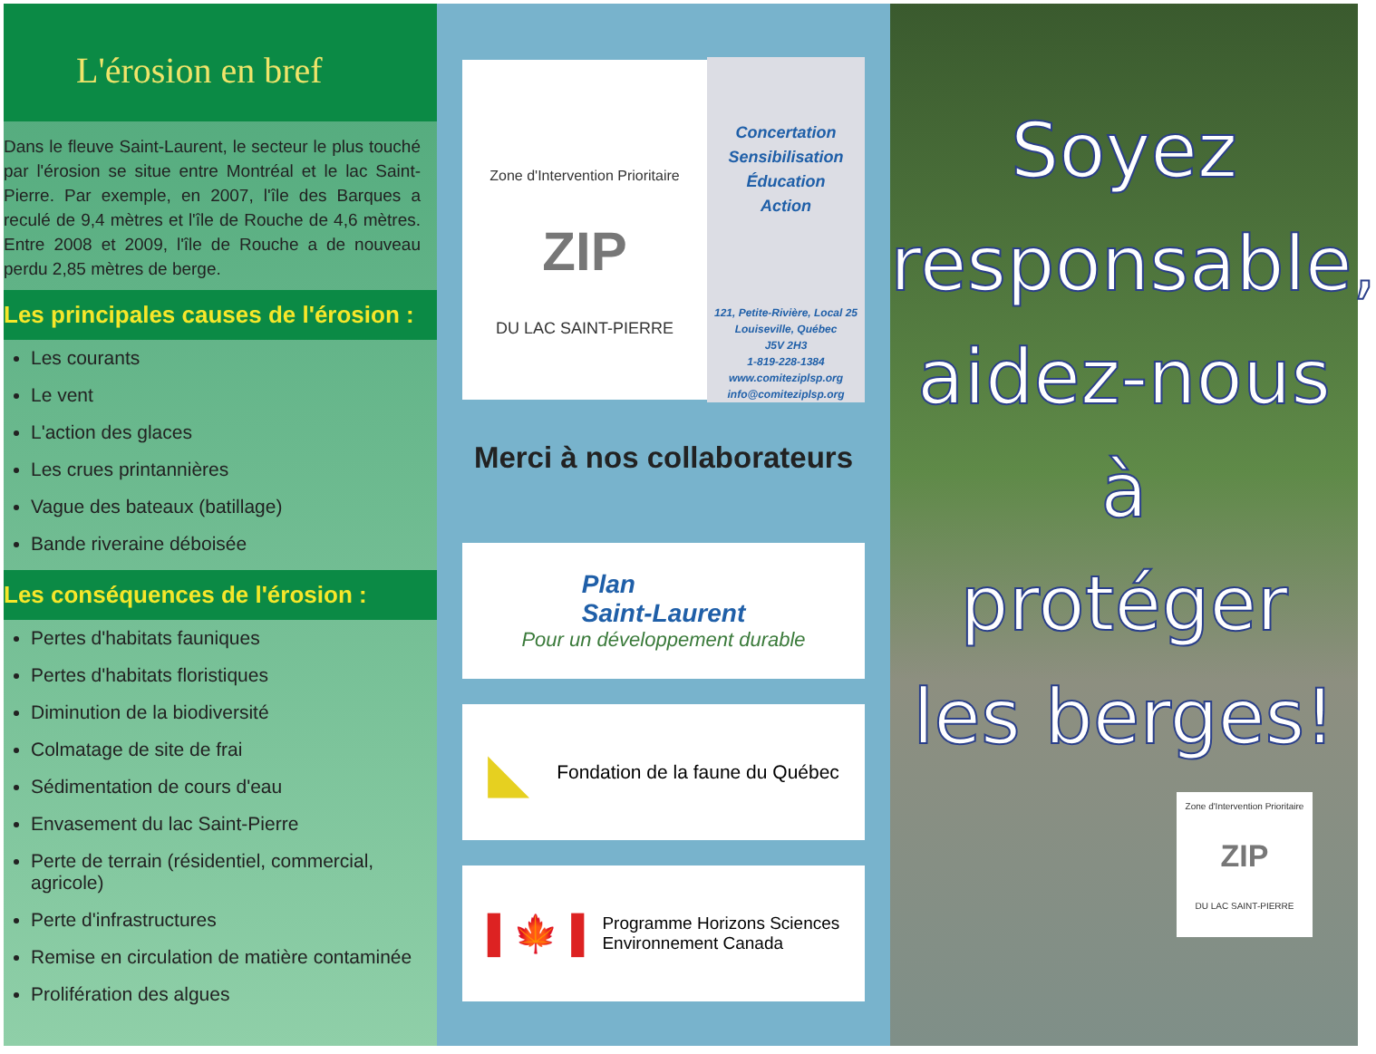L'érosion en bref
Dans le fleuve Saint-Laurent, le secteur le plus touché par l'érosion se situe entre Montréal et le lac Saint-Pierre. Par exemple, en 2007, l'île des Barques a reculé de 9,4 mètres et l'île de Rouche de 4,6 mètres. Entre 2008 et 2009, l'île de Rouche a de nouveau perdu 2,85 mètres de berge.
Les principales causes de l'érosion :
Les courants
Le vent
L'action des glaces
Les crues printannières
Vague des bateaux (batillage)
Bande riveraine déboisée
Les conséquences de l'érosion :
Pertes d'habitats fauniques
Pertes d'habitats floristiques
Diminution de la biodiversité
Colmatage de site de frai
Sédimentation de cours d'eau
Envasement du lac Saint-Pierre
Perte de terrain (résidentiel, commercial, agricole)
Perte d'infrastructures
Remise en circulation de matière contaminée
Prolifération des algues
Zone d'Intervention Prioritaire
ZIP
DU LAC SAINT-PIERRE
Concertation
Sensibilisation
Éducation
Action
121, Petite-Rivière, Local 25
Louiseville, Québec
J5V 2H3
1-819-228-1384
www.comiteziplsp.org
info@comiteziplsp.org
Merci à nos collaborateurs
Plan
Saint-Laurent
Pour un développement durable
◣ Fondation de la faune du Québec
▌🍁▐ Programme Horizons Sciences
Environnement Canada
Soyez
responsable,
aidez-nous à
protéger
les berges!
Zone d'Intervention Prioritaire
ZIP
DU LAC SAINT-PIERRE